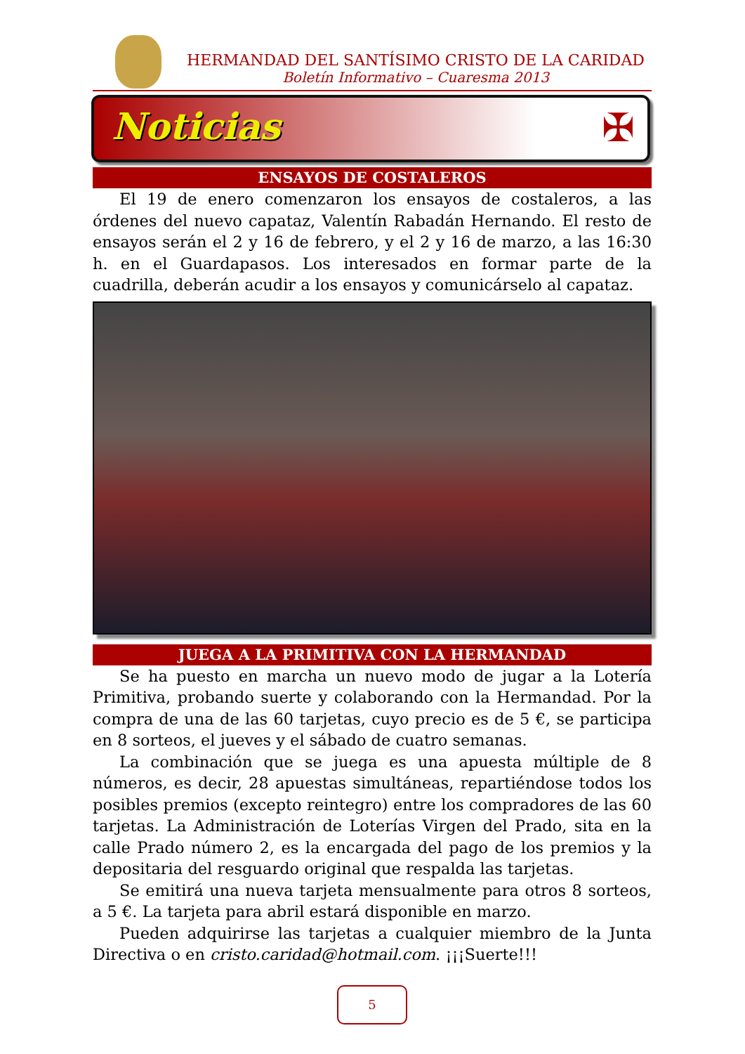HERMANDAD DEL SANTÍSIMO CRISTO DE LA CARIDAD
Boletín Informativo – Cuaresma 2013
Noticias ✠
ENSAYOS DE COSTALEROS
El 19 de enero comenzaron los ensayos de costaleros, a las órdenes del nuevo capataz, Valentín Rabadán Hernando. El resto de ensayos serán el 2 y 16 de febrero, y el 2 y 16 de marzo, a las 16:30 h. en el Guardapasos. Los interesados en formar parte de la cuadrilla, deberán acudir a los ensayos y comunicárselo al capataz.
JUEGA A LA PRIMITIVA CON LA HERMANDAD
Se ha puesto en marcha un nuevo modo de jugar a la Lotería Primitiva, probando suerte y colaborando con la Hermandad. Por la compra de una de las 60 tarjetas, cuyo precio es de 5 €, se participa en 8 sorteos, el jueves y el sábado de cuatro semanas.
La combinación que se juega es una apuesta múltiple de 8 números, es decir, 28 apuestas simultáneas, repartiéndose todos los posibles premios (excepto reintegro) entre los compradores de las 60 tarjetas. La Administración de Loterías Virgen del Prado, sita en la calle Prado número 2, es la encargada del pago de los premios y la depositaria del resguardo original que respalda las tarjetas.
Se emitirá una nueva tarjeta mensualmente para otros 8 sorteos, a 5 €. La tarjeta para abril estará disponible en marzo.
Pueden adquirirse las tarjetas a cualquier miembro de la Junta Directiva o en cristo.caridad@hotmail.com. ¡¡¡Suerte!!!
5